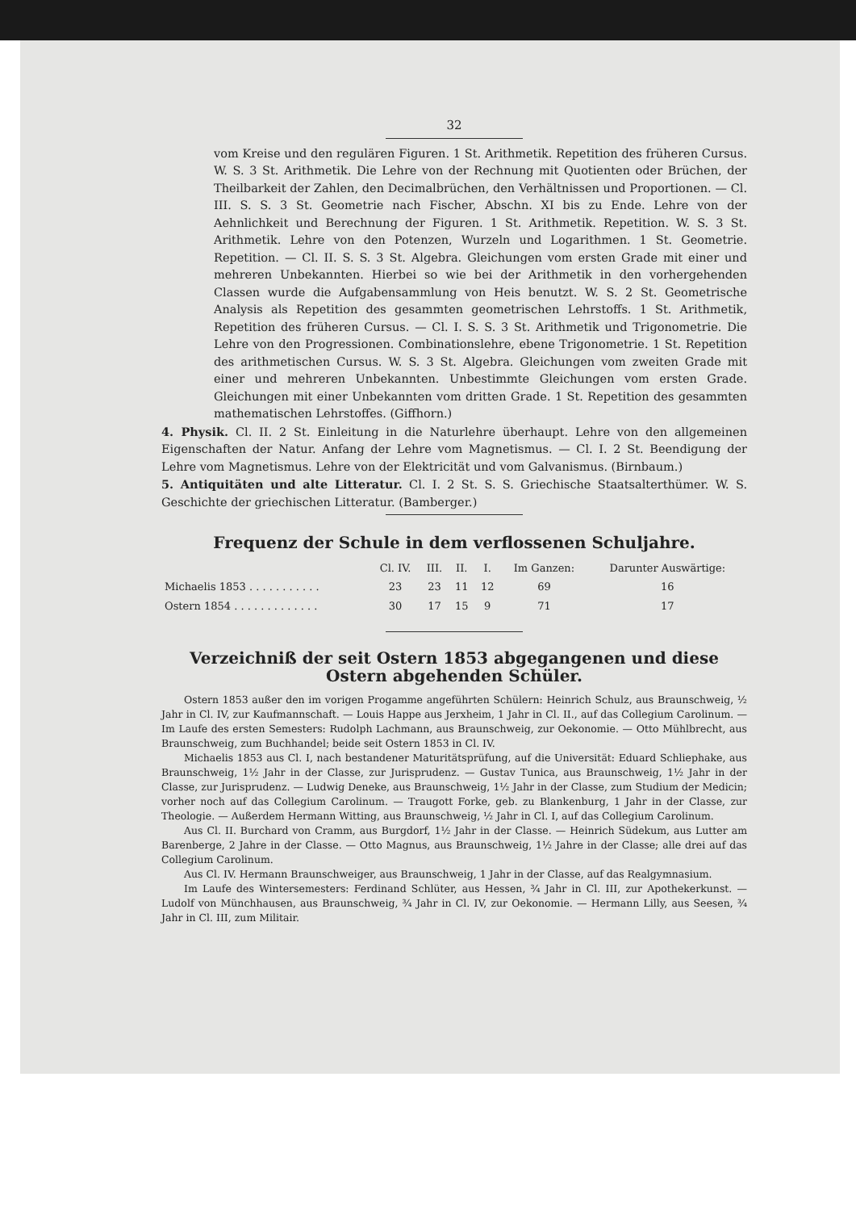32
vom Kreise und den regulären Figuren. 1 St. Arithmetik. Repetition des früheren Cursus. W. S. 3 St. Arithmetik. Die Lehre von der Rechnung mit Quotienten oder Brüchen, der Theilbarkeit der Zahlen, den Decimalbrüchen, den Verhältnissen und Proportionen. — Cl. III. S. S. 3 St. Geometrie nach Fischer, Abschn. XI bis zu Ende. Lehre von der Aehnlichkeit und Berechnung der Figuren. 1 St. Arithmetik. Repetition. W. S. 3 St. Arithmetik. Lehre von den Potenzen, Wurzeln und Logarithmen. 1 St. Geometrie. Repetition. — Cl. II. S. S. 3 St. Algebra. Gleichungen vom ersten Grade mit einer und mehreren Unbekannten. Hierbei so wie bei der Arithmetik in den vorhergehenden Classen wurde die Aufgabensammlung von Heis benutzt. W. S. 2 St. Geometrische Analysis als Repetition des gesammten geometrischen Lehrstoffs. 1 St. Arithmetik, Repetition des früheren Cursus. — Cl. I. S. S. 3 St. Arithmetik und Trigonometrie. Die Lehre von den Progressionen. Combinationslehre, ebene Trigonometrie. 1 St. Repetition des arithmetischen Cursus. W. S. 3 St. Algebra. Gleichungen vom zweiten Grade mit einer und mehreren Unbekannten. Unbestimmte Gleichungen vom ersten Grade. Gleichungen mit einer Unbekannten vom dritten Grade. 1 St. Repetition des gesammten mathematischen Lehrstoffes. (Giffhorn.)
4. Physik. Cl. II. 2 St. Einleitung in die Naturlehre überhaupt. Lehre von den allgemeinen Eigenschaften der Natur. Anfang der Lehre vom Magnetismus. — Cl. I. 2 St. Beendigung der Lehre vom Magnetismus. Lehre von der Elektricität und vom Galvanismus. (Birnbaum.)
5. Antiquitäten und alte Litteratur. Cl. I. 2 St. S. S. Griechische Staatsalterthümer. W. S. Geschichte der griechischen Litteratur. (Bamberger.)
Frequenz der Schule in dem verflossenen Schuljahre.
| | Cl. IV. | III. | II. | I. | Im Ganzen: | Darunter Auswärtige: |
| --- | --- | --- | --- | --- | --- | --- |
| Michaelis 1853 . . . . . . . . . . . | 23 | 23 | 11 | 12 | 69 | 16 |
| Ostern 1854 . . . . . . . . . . . . . | 30 | 17 | 15 | 9 | 71 | 17 |
Verzeichniß der seit Ostern 1853 abgegangenen und diese Ostern abgehenden Schüler.
Ostern 1853 außer den im vorigen Progamme angeführten Schülern: Heinrich Schulz, aus Braunschweig, ½ Jahr in Cl. IV, zur Kaufmannschaft. — Louis Happe aus Jerxheim, 1 Jahr in Cl. II., auf das Collegium Carolinum. — Im Laufe des ersten Semesters: Rudolph Lachmann, aus Braunschweig, zur Oekonomie. — Otto Mühlbrecht, aus Braunschweig, zum Buchhandel; beide seit Ostern 1853 in Cl. IV.
Michaelis 1853 aus Cl. I, nach bestandener Maturitätsprüfung, auf die Universität: Eduard Schliephake, aus Braunschweig, 1½ Jahr in der Classe, zur Jurisprudenz. — Gustav Tunica, aus Braunschweig, 1½ Jahr in der Classe, zur Jurisprudenz. — Ludwig Deneke, aus Braunschweig, 1½ Jahr in der Classe, zum Studium der Medicin; vorher noch auf das Collegium Carolinum. — Traugott Forke, geb. zu Blankenburg, 1 Jahr in der Classe, zur Theologie. — Außerdem Hermann Witting, aus Braunschweig, ½ Jahr in Cl. I, auf das Collegium Carolinum.
Aus Cl. II. Burchard von Cramm, aus Burgdorf, 1½ Jahr in der Classe. — Heinrich Südekum, aus Lutter am Barenberge, 2 Jahre in der Classe. — Otto Magnus, aus Braunschweig, 1½ Jahre in der Classe; alle drei auf das Collegium Carolinum.
Aus Cl. IV. Hermann Braunschweiger, aus Braunschweig, 1 Jahr in der Classe, auf das Realgymnasium.
Im Laufe des Wintersemesters: Ferdinand Schlüter, aus Hessen, ¾ Jahr in Cl. III, zur Apothekerkunst. — Ludolf von Münchhausen, aus Braunschweig, ¾ Jahr in Cl. IV, zur Oekonomie. — Hermann Lilly, aus Seesen, ¾ Jahr in Cl. III, zum Militair.